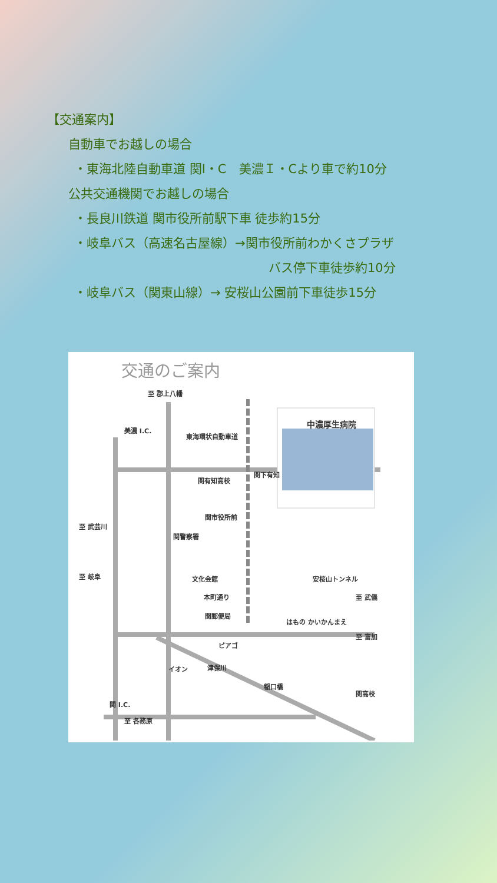【交通案内】
自動車でお越しの場合
・東海北陸自動車道 関I・C　美濃Ｉ・Cより車で約10分
公共交通機関でお越しの場合
・長良川鉄道 関市役所前駅下車 徒歩約15分
・岐阜バス（高速名古屋線）→関市役所前わかくさプラザ
バス停下車徒歩約10分
・岐阜バス（関東山線）→ 安桜山公園前下車徒歩15分
交通のご案内
中濃厚生病院
至 郡上八幡
東海環状自動車道
美濃 I.C.
関有知高校
関下有知
関市役所前
至 武芸川
関警察署
至 岐阜 文化会館 安桜山トンネル
本町通り 至 武儀
関郵便局
はもの かいかんまえ
至 富加
ピアゴ
イオン 津保川
稲口橋
関高校
関 I.C.
至 各務原